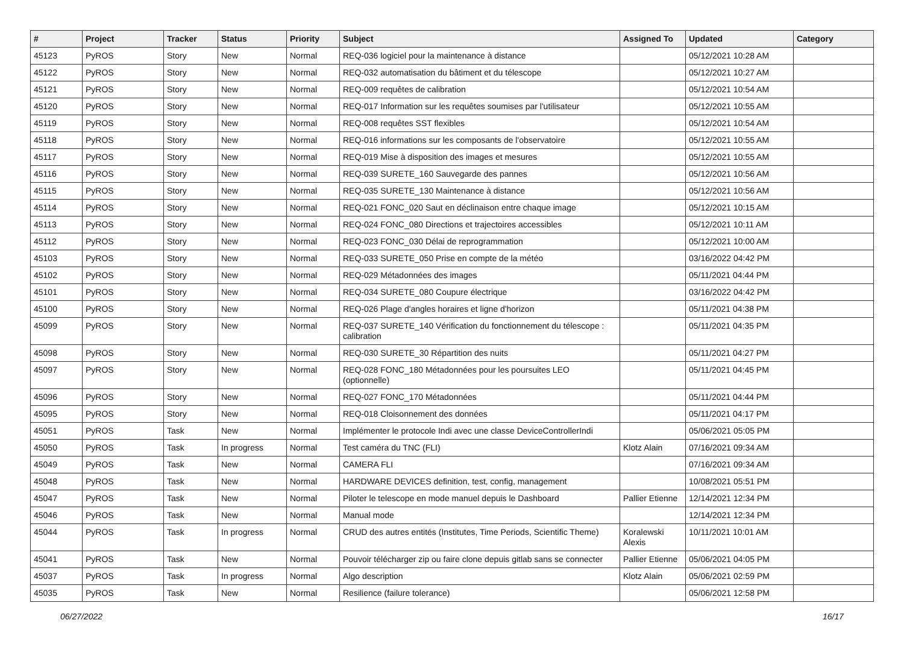| # | Project | Tracker | Status | Priority | Subject | Assigned To | Updated | Category |
| --- | --- | --- | --- | --- | --- | --- | --- | --- |
| 45123 | PyROS | Story | New | Normal | REQ-036 logiciel pour la maintenance à distance | | 05/12/2021 10:28 AM | |
| 45122 | PyROS | Story | New | Normal | REQ-032 automatisation du bâtiment et du télescope | | 05/12/2021 10:27 AM | |
| 45121 | PyROS | Story | New | Normal | REQ-009 requêtes de calibration | | 05/12/2021 10:54 AM | |
| 45120 | PyROS | Story | New | Normal | REQ-017 Information sur les requêtes soumises par l'utilisateur | | 05/12/2021 10:55 AM | |
| 45119 | PyROS | Story | New | Normal | REQ-008 requêtes SST flexibles | | 05/12/2021 10:54 AM | |
| 45118 | PyROS | Story | New | Normal | REQ-016 informations sur les composants de l'observatoire | | 05/12/2021 10:55 AM | |
| 45117 | PyROS | Story | New | Normal | REQ-019 Mise à disposition des images et mesures | | 05/12/2021 10:55 AM | |
| 45116 | PyROS | Story | New | Normal | REQ-039 SURETE_160 Sauvegarde des pannes | | 05/12/2021 10:56 AM | |
| 45115 | PyROS | Story | New | Normal | REQ-035 SURETE_130 Maintenance à distance | | 05/12/2021 10:56 AM | |
| 45114 | PyROS | Story | New | Normal | REQ-021 FONC_020 Saut en déclinaison entre chaque image | | 05/12/2021 10:15 AM | |
| 45113 | PyROS | Story | New | Normal | REQ-024 FONC_080 Directions et trajectoires accessibles | | 05/12/2021 10:11 AM | |
| 45112 | PyROS | Story | New | Normal | REQ-023 FONC_030 Délai de reprogrammation | | 05/12/2021 10:00 AM | |
| 45103 | PyROS | Story | New | Normal | REQ-033 SURETE_050 Prise en compte de la météo | | 03/16/2022 04:42 PM | |
| 45102 | PyROS | Story | New | Normal | REQ-029 Métadonnées des images | | 05/11/2021 04:44 PM | |
| 45101 | PyROS | Story | New | Normal | REQ-034 SURETE_080 Coupure électrique | | 03/16/2022 04:42 PM | |
| 45100 | PyROS | Story | New | Normal | REQ-026 Plage d'angles horaires et ligne d'horizon | | 05/11/2021 04:38 PM | |
| 45099 | PyROS | Story | New | Normal | REQ-037 SURETE_140 Vérification du fonctionnement du télescope : calibration | | 05/11/2021 04:35 PM | |
| 45098 | PyROS | Story | New | Normal | REQ-030 SURETE_30 Répartition des nuits | | 05/11/2021 04:27 PM | |
| 45097 | PyROS | Story | New | Normal | REQ-028 FONC_180 Métadonnées pour les poursuites LEO (optionnelle) | | 05/11/2021 04:45 PM | |
| 45096 | PyROS | Story | New | Normal | REQ-027 FONC_170 Métadonnées | | 05/11/2021 04:44 PM | |
| 45095 | PyROS | Story | New | Normal | REQ-018 Cloisonnement des données | | 05/11/2021 04:17 PM | |
| 45051 | PyROS | Task | New | Normal | Implémenter le protocole Indi avec une classe DeviceControllerIndi | | 05/06/2021 05:05 PM | |
| 45050 | PyROS | Task | In progress | Normal | Test caméra du TNC (FLI) | Klotz Alain | 07/16/2021 09:34 AM | |
| 45049 | PyROS | Task | New | Normal | CAMERA FLI | | 07/16/2021 09:34 AM | |
| 45048 | PyROS | Task | New | Normal | HARDWARE DEVICES definition, test, config, management | | 10/08/2021 05:51 PM | |
| 45047 | PyROS | Task | New | Normal | Piloter le telescope en mode manuel depuis le Dashboard | Pallier Etienne | 12/14/2021 12:34 PM | |
| 45046 | PyROS | Task | New | Normal | Manual mode | | 12/14/2021 12:34 PM | |
| 45044 | PyROS | Task | In progress | Normal | CRUD des autres entités (Institutes, Time Periods, Scientific Theme) | Koralewski Alexis | 10/11/2021 10:01 AM | |
| 45041 | PyROS | Task | New | Normal | Pouvoir télécharger zip ou faire clone depuis gitlab sans se connecter | Pallier Etienne | 05/06/2021 04:05 PM | |
| 45037 | PyROS | Task | In progress | Normal | Algo description | Klotz Alain | 05/06/2021 02:59 PM | |
| 45035 | PyROS | Task | New | Normal | Resilience (failure tolerance) | | 05/06/2021 12:58 PM | |
06/27/2022 16/17